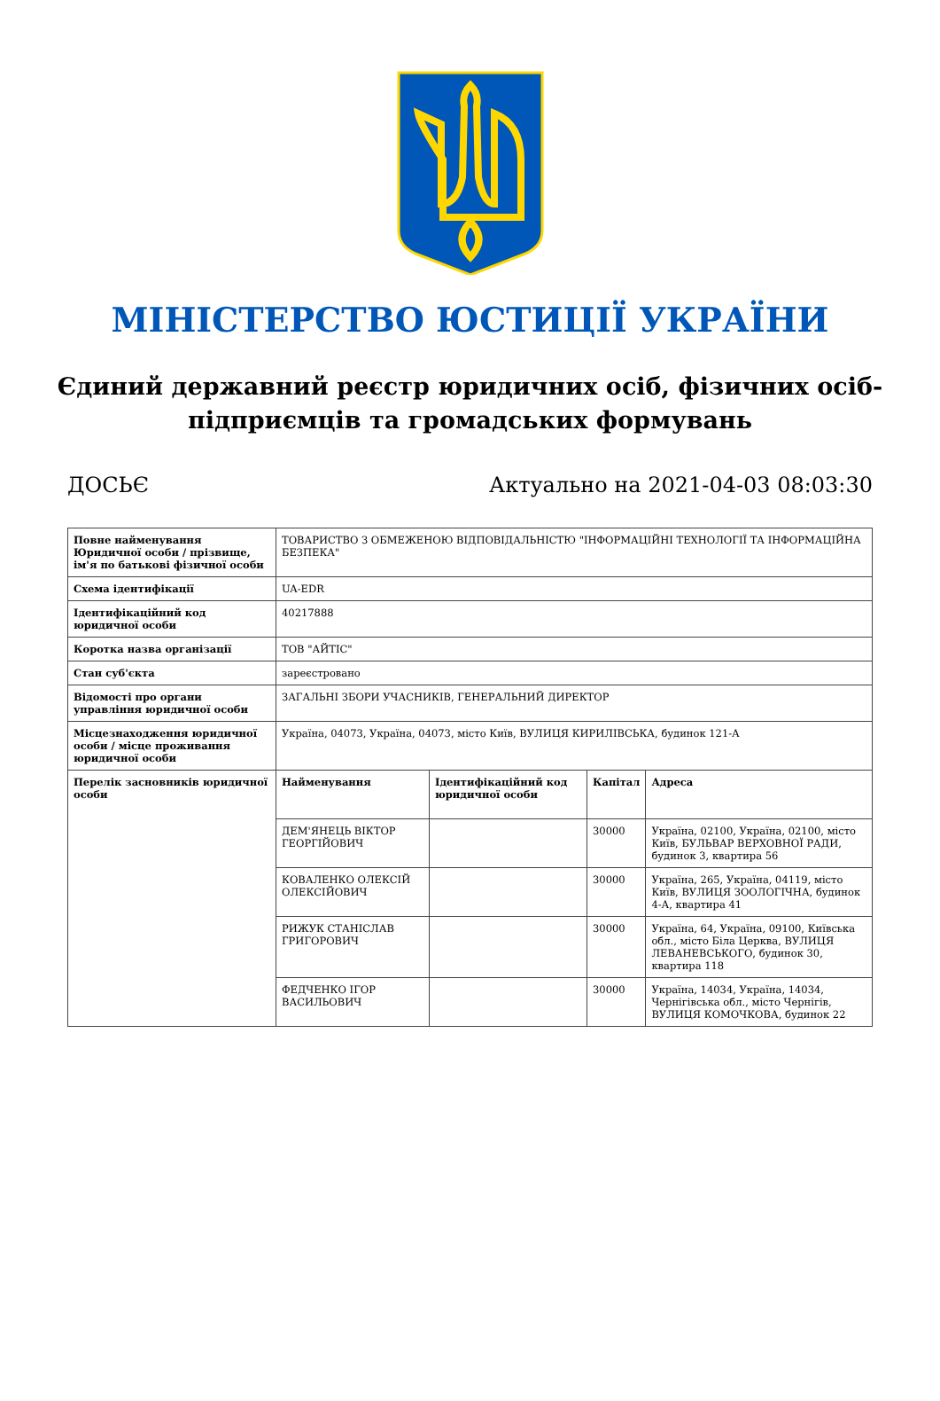МІНІСТЕРСТВО ЮСТИЦІЇ УКРАЇНИ
Єдиний державний реєстр юридичних осіб, фізичних осіб-підприємців та громадських формувань
ДОСЬЄ Актуально на 2021-04-03 08:03:30
| Повне найменування Юридичної особи / прізвище, ім'я по батькові фізичної особи | ТОВАРИСТВО З ОБМЕЖЕНОЮ ВІДПОВІДАЛЬНІСТЮ "ІНФОРМАЦІЙНІ ТЕХНОЛОГІЇ ТА ІНФОРМАЦІЙНА БЕЗПЕКА" |
| Схема ідентифікації | UA-EDR |
| Ідентифікаційний код юридичної особи | 40217888 |
| Коротка назва організації | ТОВ "АЙТІС" |
| Стан суб'єкта | зареєстровано |
| Відомості про органи управління юридичної особи | ЗАГАЛЬНІ ЗБОРИ УЧАСНИКІВ, ГЕНЕРАЛЬНИЙ ДИРЕКТОР |
| Місцезнаходження юридичної особи / місце проживання юридичної особи | Україна, 04073, Україна, 04073, місто Київ, ВУЛИЦЯ КИРИЛІВСЬКА, будинок 121-А |
| Перелік засновників юридичної особи | / Найменування / Ідентифікаційний код юридичної особи / Капітал / Адреса / / --- / --- / --- / --- / / ДЕМ'ЯНЕЦЬ ВІКТОР ГЕОРГІЙОВИЧ / / 30000 / Україна, 02100, Україна, 02100, місто Київ, БУЛЬВАР ВЕРХОВНОЇ РАДИ, будинок 3, квартира 56 / / КОВАЛЕНКО ОЛЕКСІЙ ОЛЕКСІЙОВИЧ / / 30000 / Україна, 265, Україна, 04119, місто Київ, ВУЛИЦЯ ЗООЛОГІЧНА, будинок 4-А, квартира 41 / / РИЖУК СТАНІСЛАВ ГРИГОРОВИЧ / / 30000 / Україна, 64, Україна, 09100, Київська обл., місто Біла Церква, ВУЛИЦЯ ЛЕВАНЕВСЬКОГО, будинок 30, квартира 118 / / ФЕДЧЕНКО ІГОР ВАСИЛЬОВИЧ / / 30000 / Україна, 14034, Україна, 14034, Чернігівська обл., місто Чернігів, ВУЛИЦЯ КОМОЧКОВА, будинок 22 / |